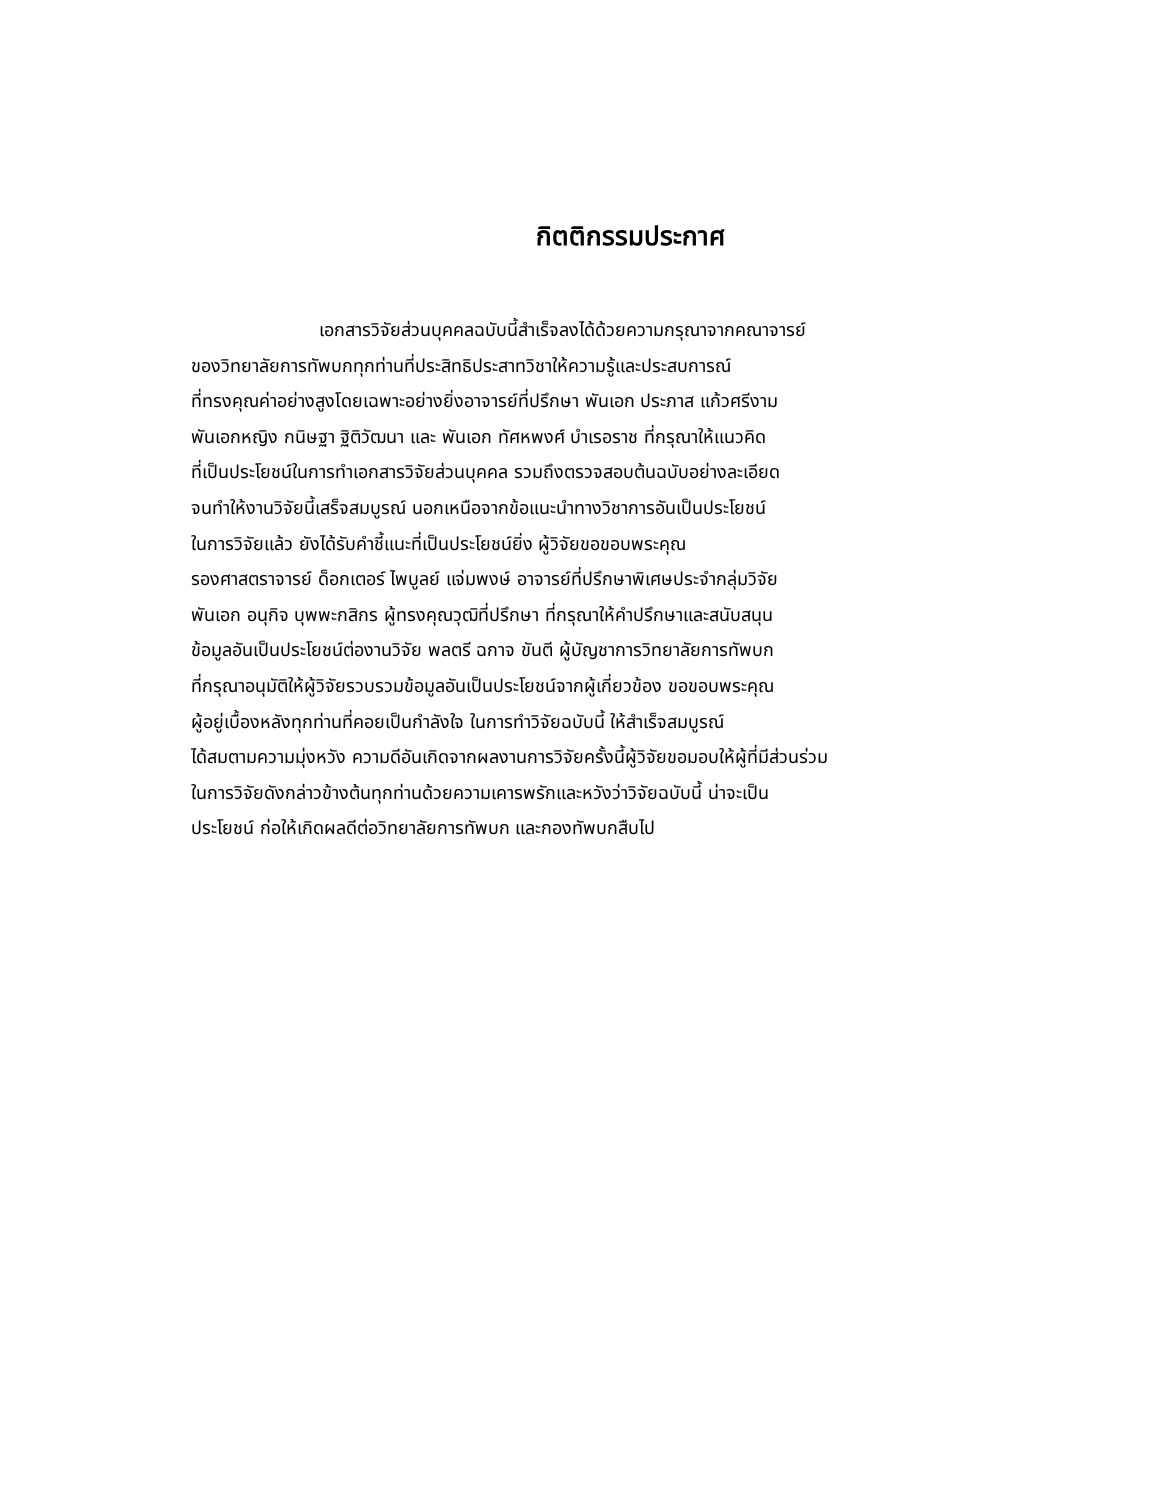กิตติกรรมประกาศ
เอกสารวิจัยส่วนบุคคลฉบับนี้สำเร็จลงได้ด้วยความกรุณาจากคณาจารย์
ของวิทยาลัยการทัพบกทุกท่านที่ประสิทธิประสาทวิชาให้ความรู้และประสบการณ์
ที่ทรงคุณค่าอย่างสูงโดยเฉพาะอย่างยิ่งอาจารย์ที่ปรึกษา พันเอก ประภาส แก้วศรีงาม
พันเอกหญิง กนิษฐา ฐิติวัฒนา และ พันเอก ทัศหพงศ์ บำเรอราช ที่กรุณาให้แนวคิด
ที่เป็นประโยชน์ในการทำเอกสารวิจัยส่วนบุคคล รวมถึงตรวจสอบต้นฉบับอย่างละเอียด
จนทำให้งานวิจัยนี้เสร็จสมบูรณ์ นอกเหนือจากข้อแนะนำทางวิชาการอันเป็นประโยชน์
ในการวิจัยแล้ว ยังได้รับคำชี้แนะที่เป็นประโยชน์ยิ่ง ผู้วิจัยขอขอบพระคุณ
รองศาสตราจารย์ ด็อกเตอร์ ไพบูลย์ แจ่มพงษ์ อาจารย์ที่ปรึกษาพิเศษประจำกลุ่มวิจัย
พันเอก อนุกิจ บุพพะกสิกร ผู้ทรงคุณวุฒิที่ปรึกษา ที่กรุณาให้คำปรึกษาและสนับสนุน
ข้อมูลอันเป็นประโยชน์ต่องานวิจัย พลตรี ฉกาจ ขันตี ผู้บัญชาการวิทยาลัยการทัพบก
ที่กรุณาอนุมัติให้ผู้วิจัยรวบรวมข้อมูลอันเป็นประโยชน์จากผู้เกี่ยวข้อง ขอขอบพระคุณ
ผู้อยู่เบื้องหลังทุกท่านที่คอยเป็นกำลังใจ ในการทำวิจัยฉบับนี้ ให้สำเร็จสมบูรณ์
ได้สมตามความมุ่งหวัง ความดีอันเกิดจากผลงานการวิจัยครั้งนี้ผู้วิจัยขอมอบให้ผู้ที่มีส่วนร่วม
ในการวิจัยดังกล่าวข้างต้นทุกท่านด้วยความเคารพรักและหวังว่าวิจัยฉบับนี้ น่าจะเป็น
ประโยชน์ ก่อให้เกิดผลดีต่อวิทยาลัยการทัพบก และกองทัพบกสืบไป